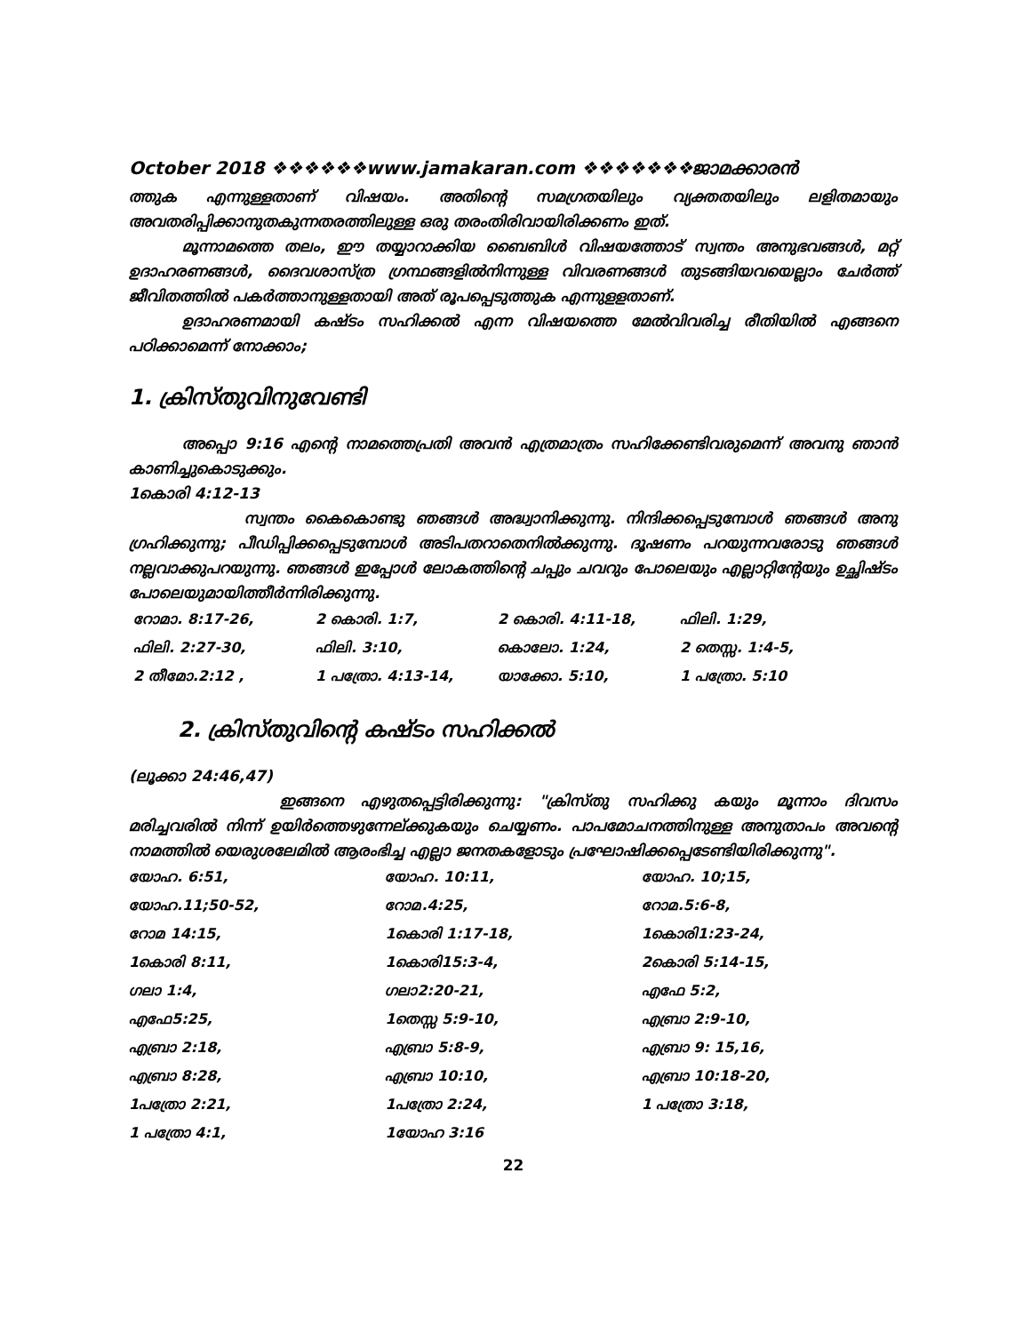October 2018 ❖❖❖❖❖❖www.jamakaran.com ❖❖❖❖❖❖❖ജാമക്കാരൻ
ത്തുക എന്നുള്ളതാണ് വിഷയം. അതിന്റെ സമഗ്രതയിലും വ്യക്തതയിലും ലളിതമായും അവതരിപ്പിക്കാനുതകുന്നതരത്തിലുള്ള ഒരു തരംതിരിവായിരിക്കണം ഇത്.
മൂന്നാമത്തെ തലം, ഈ തയ്യാറാക്കിയ ബൈബിൾ വിഷയത്തോട് സ്വന്തം അനുഭവങ്ങൾ, മറ്റ് ഉദാഹരണങ്ങൾ, ദൈവശാസ്ത്ര ഗ്രന്ഥങ്ങളിൽനിന്നുള്ള വിവരണങ്ങൾ തുടങ്ങിയവയെല്ലാം ചേർത്ത് ജീവിതത്തിൽ പകർത്താനുള്ളതായി അത് രൂപപ്പെടുത്തുക എന്നുളളതാണ്.
ഉദാഹരണമായി കഷ്ടം സഹിക്കൽ എന്ന വിഷയത്തെ മേൽവിവരിച്ച രീതിയിൽ എങ്ങനെ പഠിക്കാമെന്ന് നോക്കാം;
1. ക്രിസ്തുവിനുവേണ്ടി
അപ്പൊ 9:16 എന്റെ നാമത്തെപ്രതി അവൻ എത്രമാത്രം സഹിക്കേണ്ടിവരുമെന്ന് അവനു ഞാൻ കാണിച്ചുകൊടുക്കും.
1കൊരി 4:12-13
സ്വന്തം കൈകൊണ്ടു ഞങ്ങൾ അദ്ധ്വാനിക്കുന്നു. നിന്ദിക്കപ്പെടുമ്പോൾ ഞങ്ങൾ അനു ഗ്രഹിക്കുന്നു; പീഡിപ്പിക്കപ്പെടുമ്പോൾ അടിപതറാതെനിൽക്കുന്നു. ദൂഷണം പറയുന്നവരോടു ഞങ്ങൾ നല്ലവാക്കുപറയുന്നു. ഞങ്ങൾ ഇപ്പോൾ ലോകത്തിന്റെ ചപ്പും ചവറും പോലെയും എല്ലാറ്റിന്റേയും ഉച്ഛിഷ്ടം പോലെയുമായിത്തീർന്നിരിക്കുന്നു.
| റോമാ. 8:17-26, | 2 കൊരി. 1:7, | 2 കൊരി. 4:11-18, | ഫിലി. 1:29, |
| ഫിലി. 2:27-30, | ഫിലി. 3:10, | കൊലോ. 1:24, | 2 തെസ്സ. 1:4-5, |
| 2 തീമോ.2:12 , | 1 പത്രോ. 4:13-14, | യാക്കോ. 5:10, | 1 പത്രോ. 5:10 |
2. ക്രിസ്തുവിന്റെ കഷ്ടം സഹിക്കൽ
(ലൂക്കാ 24:46,47)
ഇങ്ങനെ എഴുതപ്പെട്ടിരിക്കുന്നു: "ക്രിസ്തു സഹിക്കു കയും മൂന്നാം ദിവസം മരിച്ചവരിൽ നിന്ന് ഉയിർത്തെഴുന്നേല്ക്കുകയും ചെയ്യണം. പാപമോചനത്തിനുള്ള അനുതാപം അവന്റെ നാമത്തിൽ യെരുശലേമിൽ ആരംഭിച്ച എല്ലാ ജനതകളോടും പ്രഘോഷിക്കപ്പെടേണ്ടിയിരിക്കുന്നു".
| യോഹ. 6:51, | യോഹ. 10:11, | യോഹ. 10;15, |
| യോഹ.11;50-52, | റോമ.4:25, | റോമ.5:6-8, |
| റോമ 14:15, | 1കൊരി 1:17-18, | 1കൊരി1:23-24, |
| 1കൊരി 8:11, | 1കൊരി15:3-4, | 2കൊരി 5:14-15, |
| ഗലാ 1:4, | ഗലാ2:20-21, | എഫേ 5:2, |
| എഫേ5:25, | 1തെസ്സ 5:9-10, | എബ്രാ 2:9-10, |
| എബ്രാ 2:18, | എബ്രാ 5:8-9, | എബ്രാ 9: 15,16, |
| എബ്രാ 8:28, | എബ്രാ 10:10, | എബ്രാ 10:18-20, |
| 1പത്രോ 2:21, | 1പത്രോ 2:24, | 1 പത്രോ 3:18, |
| 1 പത്രോ 4:1, | 1യോഹ 3:16 | |
22